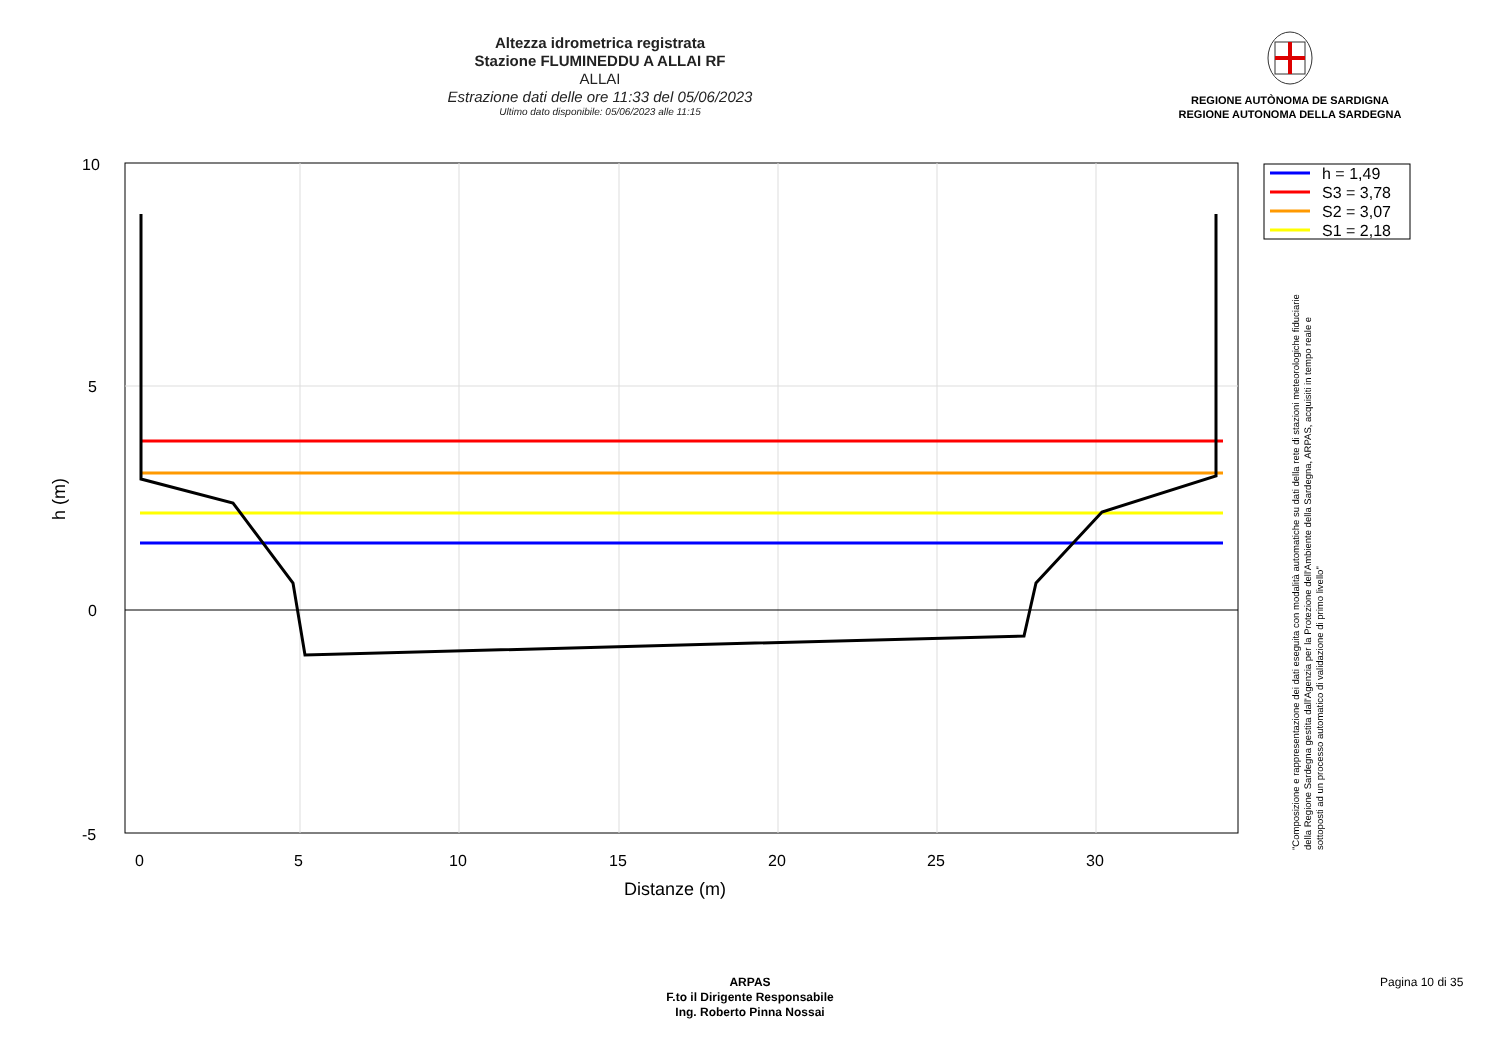Altezza idrometrica registrata
Stazione FLUMINEDDU A ALLAI RF
ALLAI
Estrazione dati delle ore 11:33 del 05/06/2023
Ultimo dato disponibile: 05/06/2023 alle 11:15
REGIONE AUTÒNOMA DE SARDIGNA
REGIONE AUTONOMA DELLA SARDEGNA
10
5
0
-5
0
5
10
15
20
25
30
Distanze (m)
h (m)
h = 1,49
S3 = 3,78
S2 = 3,07
S1 = 2,18
"Composizione e rappresentazione dei dati eseguita con modalità automatiche su dati della rete di stazioni meteorologiche fiduciarie della Regione Sardegna gestita dall'Agenzia per la Protezione dell'Ambiente della Sardegna, ARPAS, acquisiti in tempo reale e sottoposti ad un processo automatico di validazione di primo livello"
ARPAS
F.to il Dirigente Responsabile
Ing. Roberto Pinna Nossai
Pagina 10 di 35